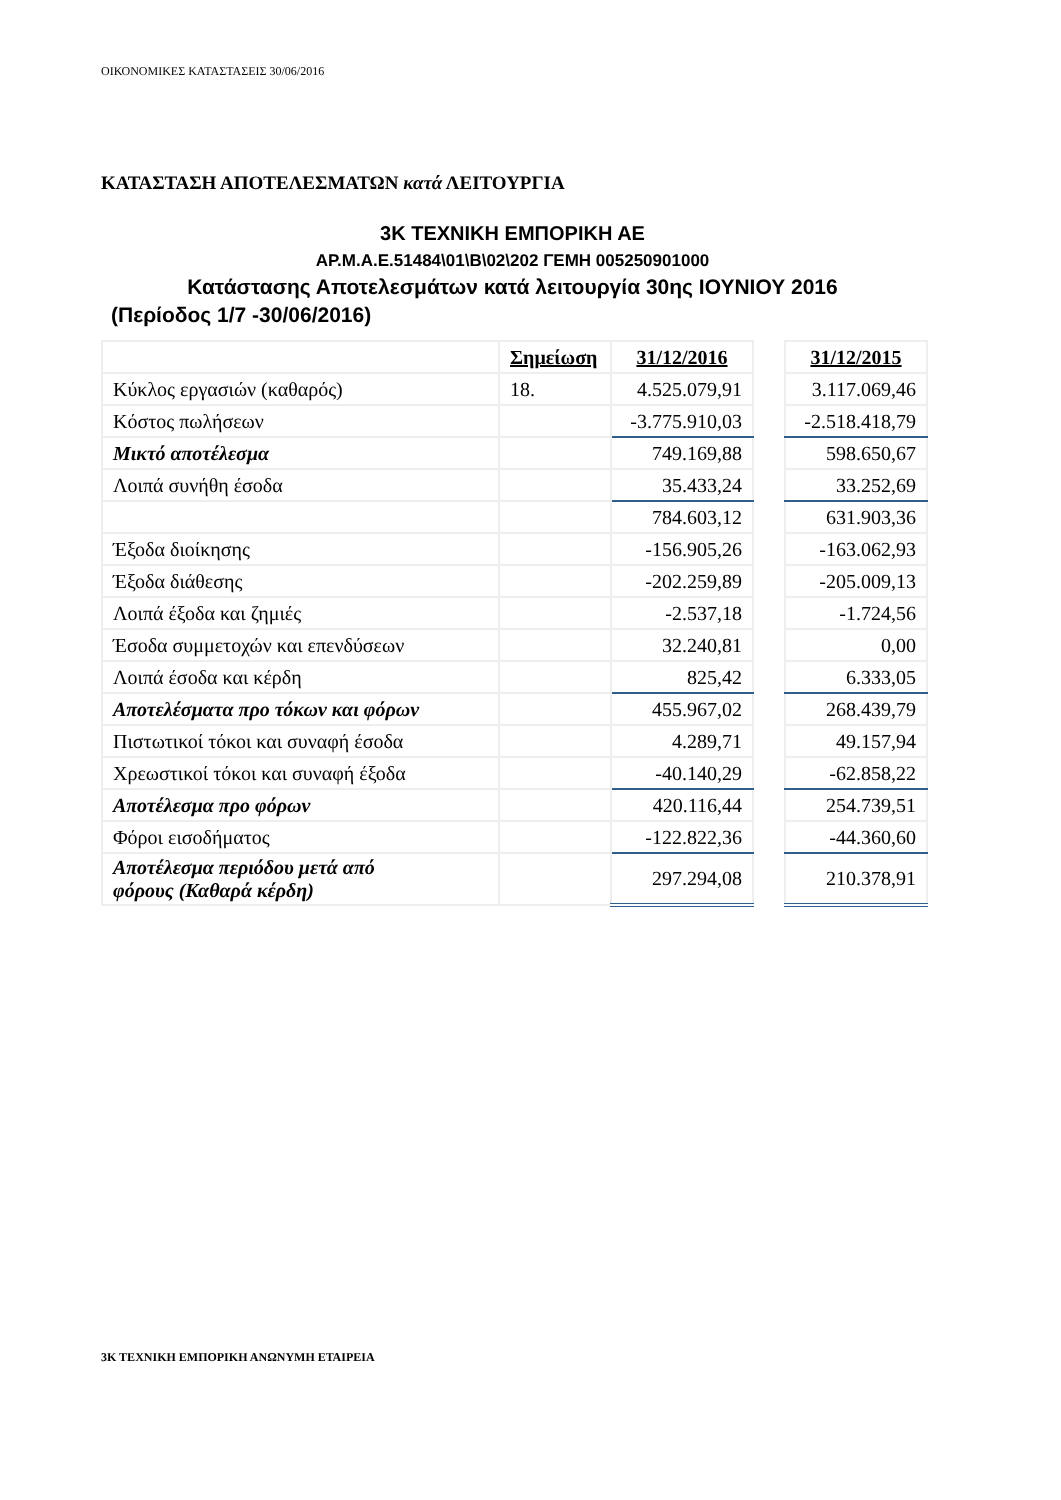ΟΙΚΟΝΟΜΙΚΕΣ ΚΑΤΑΣΤΑΣΕΙΣ 30/06/2016
ΚΑΤΑΣΤΑΣΗ ΑΠΟΤΕΛΕΣΜΑΤΩΝ κατά ΛΕΙΤΟΥΡΓΙΑ
3Κ ΤΕΧΝΙΚΗ ΕΜΠΟΡΙΚΗ ΑΕ
ΑΡ.Μ.Α.Ε.51484\01\Β\02\202 ΓΕΜΗ 005250901000
Κατάστασης Αποτελεσμάτων κατά λειτουργία 30ης ΙΟΥΝΙΟΥ 2016
(Περίοδος 1/7 -30/06/2016)
| | Σημείωση | 31/12/2016 | | 31/12/2015 |
| Κύκλος εργασιών (καθαρός) | 18. | 4.525.079,91 | | 3.117.069,46 |
| Κόστος πωλήσεων | | -3.775.910,03 | | -2.518.418,79 |
| Μικτό αποτέλεσμα | | 749.169,88 | | 598.650,67 |
| Λοιπά συνήθη έσοδα | | 35.433,24 | | 33.252,69 |
| | | 784.603,12 | | 631.903,36 |
| Έξοδα διοίκησης | | -156.905,26 | | -163.062,93 |
| Έξοδα διάθεσης | | -202.259,89 | | -205.009,13 |
| Λοιπά έξοδα και ζημιές | | -2.537,18 | | -1.724,56 |
| Έσοδα συμμετοχών και επενδύσεων | | 32.240,81 | | 0,00 |
| Λοιπά έσοδα και κέρδη | | 825,42 | | 6.333,05 |
| Αποτελέσματα προ τόκων και φόρων | | 455.967,02 | | 268.439,79 |
| Πιστωτικοί τόκοι και συναφή έσοδα | | 4.289,71 | | 49.157,94 |
| Χρεωστικοί τόκοι και συναφή έξοδα | | -40.140,29 | | -62.858,22 |
| Αποτέλεσμα προ φόρων | | 420.116,44 | | 254.739,51 |
| Φόροι εισοδήματος | | -122.822,36 | | -44.360,60 |
| Αποτέλεσμα περιόδου μετά από φόρους (Καθαρά κέρδη) | | 297.294,08 | | 210.378,91 |
3Κ ΤΕΧΝΙΚΗ ΕΜΠΟΡΙΚΗ ΑΝΩΝΥΜΗ ΕΤΑΙΡΕΙΑ